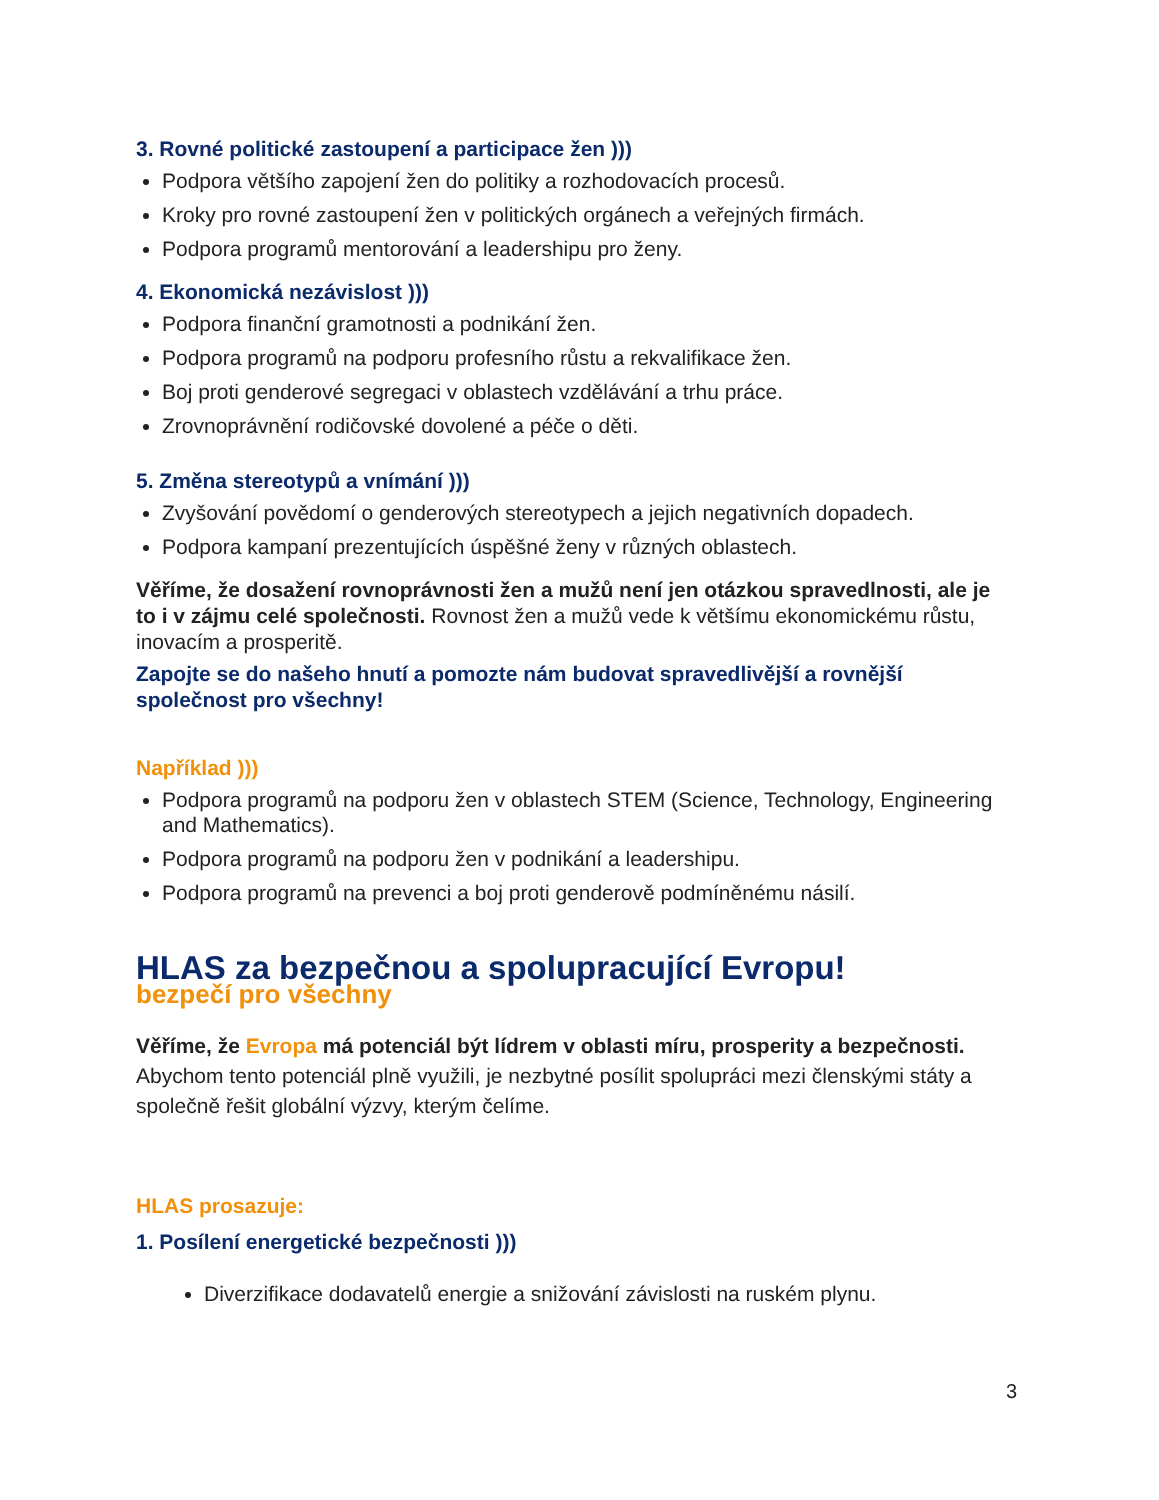3. Rovné politické zastoupení a participace žen )))
Podpora většího zapojení žen do politiky a rozhodovacích procesů.
Kroky pro rovné zastoupení žen v politických orgánech a veřejných firmách.
Podpora programů mentorování a leadershipu pro ženy.
4. Ekonomická nezávislost )))
Podpora finanční gramotnosti a podnikání žen.
Podpora programů na podporu profesního růstu a rekvalifikace žen.
Boj proti genderové segregaci v oblastech vzdělávání a trhu práce.
Zrovnoprávnění rodičovské dovolené a péče o děti.
5. Změna stereotypů a vnímání )))
Zvyšování povědomí o genderových stereotypech a jejich negativních dopadech.
Podpora kampaní prezentujících úspěšné ženy v různých oblastech.
Věříme, že dosažení rovnoprávnosti žen a mužů není jen otázkou spravedlnosti, ale je to i v zájmu celé společnosti. Rovnost žen a mužů vede k většímu ekonomickému růstu, inovacím a prosperitě.
Zapojte se do našeho hnutí a pomozte nám budovat spravedlivější a rovnější společnost pro všechny!
Například )))
Podpora programů na podporu žen v oblastech STEM (Science, Technology, Engineering and Mathematics).
Podpora programů na podporu žen v podnikání a leadershipu.
Podpora programů na prevenci a boj proti genderově podmíněnému násilí.
HLAS za bezpečnou a spolupracující Evropu!
bezpečí pro všechny
Věříme, že Evropa má potenciál být lídrem v oblasti míru, prosperity a bezpečnosti. Abychom tento potenciál plně využili, je nezbytné posílit spolupráci mezi členskými státy a společně řešit globální výzvy, kterým čelíme.
HLAS prosazuje:
1. Posílení energetické bezpečnosti )))
Diverzifikace dodavatelů energie a snižování závislosti na ruském plynu.
3